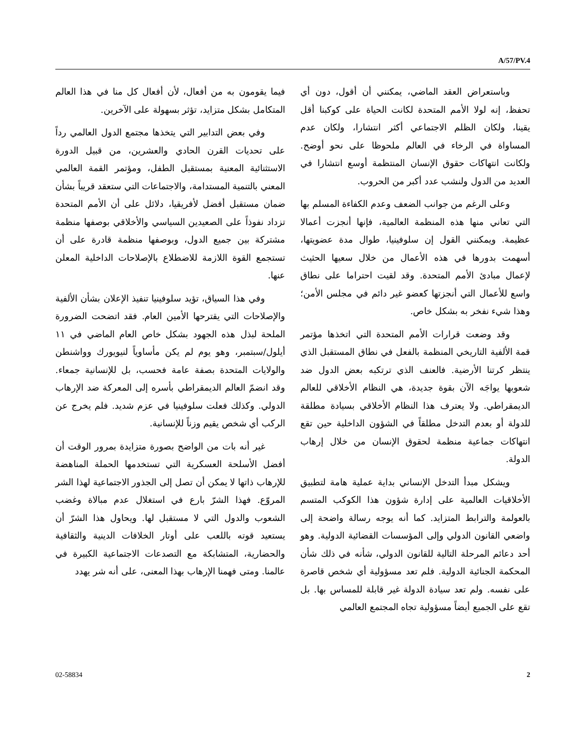A/57/PV.4
وباستعراض العقد الماضي، يمكنني أن أقول، دون أي تحفظ، إنه لولا الأمم المتحدة لكانت الحياة على كوكبنا أقل يقينا، ولكان الظلم الاجتماعي أكثر انتشارا، ولكان عدم المساواة في الرخاء في العالم ملحوظا على نحو أوضح. ولكانت انتهاكات حقوق الإنسان المنتظمة أوسع انتشارا في العديد من الدول ولنشب عدد أكبر من الحروب.
وعلى الرغم من جوانب الضعف وعدم الكفاءة المسلم بها التي تعاني منها هذه المنظمة العالمية، فإنها أنجزت أعمالا عظيمة. ويمكنني القول إن سلوفينيا، طوال مدة عضويتها، أسهمت بدورها في هذه الأعمال من خلال سعيها الحثيث لإعمال مبادئ الأمم المتحدة. وقد لقيت احتراما على نطاق واسع للأعمال التي أنجزتها كعضو غير دائم في مجلس الأمن؛ وهذا شيء نفخر به بشكل خاص.
وقد وضعت قرارات الأمم المتحدة التي اتخذها مؤتمر قمة الألفية التاريخي المنظمة بالفعل في نطاق المستقبل الذي ينتظر كرتنا الأرضية. فالعنف الذي ترتكبه بعض الدول ضد شعوبها يواجَه الآن بقوة جديدة، هي النظام الأخلاقي للعالم الديمقراطي. ولا يعترف هذا النظام الأخلاقي بسيادة مطلقة للدولة أو بعدم التدخل مطلقاً في الشؤون الداخلية حين تقع انتهاكات جماعية منظمة لحقوق الإنسان من خلال إرهاب الدولة.
ويشكل مبدأ التدخل الإنساني بداية عملية هامة لتطبيق الأخلاقيات العالمية على إدارة شؤون هذا الكوكب المتسم بالعولمة والترابط المتزايد. كما أنه يوجه رسالة واضحة إلى واضعي القانون الدولي وإلى المؤسسات القضائية الدولية. وهو أحد دعائم المرحلة التالية للقانون الدولي، شأنه في ذلك شأن المحكمة الجنائية الدولية. فلم تعد مسؤولية أي شخص قاصرة على نفسه. ولم تعد سيادة الدولة غير قابلة للمساس بها. بل تقع على الجميع أيضاً مسؤولية تجاه المجتمع العالمي
فيما يقومون به من أفعال، لأن أفعال كل منا في هذا العالم المتكامل بشكل متزايد، تؤثر بسهولة على الآخرين.
وفي بعض التدابير التي يتخذها مجتمع الدول العالمي رداً على تحديات القرن الحادي والعشرين، من قبيل الدورة الاستثنائية المعنية بمستقبل الطفل، ومؤتمر القمة العالمي المعني بالتنمية المستدامة، والاجتماعات التي ستعقد قريباً بشأن ضمان مستقبل أفضل لأفريقيا، دلائل على أن الأمم المتحدة تزداد نفوذاً على الصعيدين السياسي والأخلاقي بوصفها منظمة مشتركة بين جميع الدول، وبوصفها منظمة قادرة على أن تستجمع القوة اللازمة للاضطلاع بالإصلاحات الداخلية المعلن عنها.
وفي هذا السياق، تؤيد سلوفينيا تنفيذ الإعلان بشأن الألفية والإصلاحات التي يقترحها الأمين العام. فقد اتضحت الضرورة الملحة لبذل هذه الجهود بشكل خاص العام الماضي في ١١ أيلول/سبتمبر، وهو يوم لم يكن مأساوياً لنيويورك وواشنطن والولايات المتحدة بصفة عامة فحسب، بل للإنسانية جمعاء. وقد انضمّ العالم الديمقراطي بأسره إلى المعركة ضد الإرهاب الدولي. وكذلك فعلت سلوفينيا في عزم شديد. فلم يخرج عن الركب أي شخص يقيم وزناً للإنسانية.
غير أنه بات من الواضح بصورة متزايدة بمرور الوقت أن أفضل الأسلحة العسكرية التي تستخدمها الحملة المناهضة للإرهاب ذاتها لا يمكن أن تصل إلى الجذور الاجتماعية لهذا الشر المروّع. فهذا الشرّ بارع في استغلال عدم مبالاة وغضب الشعوب والدول التي لا مستقبل لها. ويحاول هذا الشرّ أن يستعيد قوته باللعب على أوتار الخلافات الدينية والثقافية والحضارية، المتشابكة مع التصدعات الاجتماعية الكبيرة في عالمنا. ومتى فهمنا الإرهاب بهذا المعنى، على أنه شر يهدد
02-58834 2